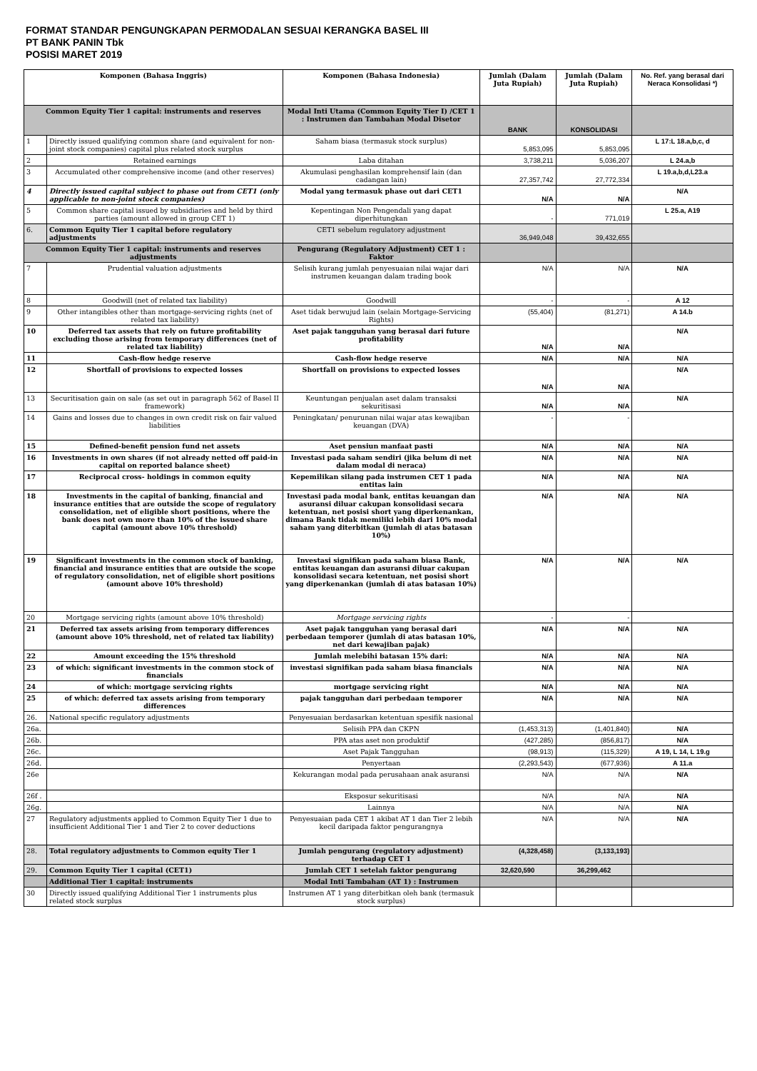FORMAT STANDAR PENGUNGKAPAN PERMODALAN SESUAI KERANGKA BASEL III
PT BANK PANIN Tbk
POSISI MARET 2019
| Komponen (Bahasa Inggris) | | Komponen (Bahasa Indonesia) | Jumlah (Dalam Juta Rupiah) | Jumlah (Dalam Juta Rupiah) | No. Ref. yang berasal dari Neraca Konsolidasi *) |
| --- | --- | --- | --- | --- | --- |
| Common Equity Tier 1 capital: instruments and reserves | | Modal Inti Utama (Common Equity Tier I) /CET 1 : Instrumen dan Tambahan Modal Disetor | BANK | KONSOLIDASI | |
| 1 | Directly issued qualifying common share (and equivalent for non-joint stock companies) capital plus related stock surplus | Saham biasa (termasuk stock surplus) | 5,853,095 | 5,853,095 | L 17:L 18.a,b,c, d |
| 2 | Retained earnings | Laba ditahan | 3,738,211 | 5,036,207 | L 24.a,b |
| 3 | Accumulated other comprehensive income (and other reserves) | Akumulasi penghasilan komprehensif lain (dan cadangan lain) | 27,357,742 | 27,772,334 | L 19.a,b,d,L23.a |
| 4 | Directly issued capital subject to phase out from CET1 (only applicable to non-joint stock companies) | Modal yang termasuk phase out dari CET1 | N/A | N/A | N/A |
| 5 | Common share capital issued by subsidiaries and held by third parties (amount allowed in group CET 1) | Kepentingan Non Pengendali yang dapat diperhitungkan | - | 771,019 | L 25.a, A19 |
| 6. | Common Equity Tier 1 capital before regulatory adjustments | CET1 sebelum regulatory adjustment | 36,949,048 | 39,432,655 | |
| Common Equity Tier 1 capital: instruments and reserves adjustments | | Pengurang (Regulatory Adjustment) CET 1 : Faktor | | | |
| 7 | Prudential valuation adjustments | Selisih kurang jumlah penyesuaian nilai wajar dari instrumen keuangan dalam trading book | N/A | N/A | N/A |
| 8 | Goodwill (net of related tax liability) | Goodwill | - | - | A 12 |
| 9 | Other intangibles other than mortgage-servicing rights (net of related tax liability) | Aset tidak berwujud lain (selain Mortgage-Servicing Rights) | (55,404) | (81,271) | A 14.b |
| 10 | Deferred tax assets that rely on future profitability excluding those arising from temporary differences (net of related tax liability) | Aset pajak tangguhan yang berasal dari future profitability | N/A | N/A | N/A |
| 11 | Cash-flow hedge reserve | Cash-flow hedge reserve | N/A | N/A | N/A |
| 12 | Shortfall of provisions to expected losses | Shortfall on provisions to expected losses | N/A | N/A | N/A |
| 13 | Securitisation gain on sale (as set out in paragraph 562 of Basel II framework) | Keuntungan penjualan aset dalam transaksi sekuritisasi | N/A | N/A | N/A |
| 14 | Gains and losses due to changes in own credit risk on fair valued liabilities | Peningkatan/ penurunan nilai wajar atas kewajiban keuangan (DVA) | - | - | |
| 15 | Defined-benefit pension fund net assets | Aset pensiun manfaat pasti | N/A | N/A | N/A |
| 16 | Investments in own shares (if not already netted off paid-in capital on reported balance sheet) | Investasi pada saham sendiri (jika belum di net dalam modal di neraca) | N/A | N/A | N/A |
| 17 | Reciprocal cross- holdings in common equity | Kepemilikan silang pada instrumen CET 1 pada entitas lain | N/A | N/A | N/A |
| 18 | Investments in the capital of banking, financial and insurance entities that are outside the scope of regulatory consolidation, net of eligible short positions, where the bank does not own more than 10% of the issued share capital (amount above 10% threshold) | Investasi pada modal bank, entitas keuangan dan asuransi diluar cakupan konsolidasi secara ketentuan, net posisi short yang diperkenankan, dimana Bank tidak memiliki lebih dari 10% modal saham yang diterbitkan (jumlah di atas batasan 10%) | N/A | N/A | N/A |
| 19 | Significant investments in the common stock of banking, financial and insurance entities that are outside the scope of regulatory consolidation, net of eligible short positions (amount above 10% threshold) | Investasi signifikan pada saham biasa Bank, entitas keuangan dan asuransi diluar cakupan konsolidasi secara ketentuan, net posisi short yang diperkenankan (jumlah di atas batasan 10%) | N/A | N/A | N/A |
| 20 | Mortgage servicing rights (amount above 10% threshold) | Mortgage servicing rights | - | - | |
| 21 | Deferred tax assets arising from temporary differences (amount above 10% threshold, net of related tax liability) | Aset pajak tangguhan yang berasal dari perbedaan temporer (jumlah di atas batasan 10%, net dari kewajiban pajak) | N/A | N/A | N/A |
| 22 | Amount exceeding the 15% threshold | Jumlah melebihi batasan 15% dari: | N/A | N/A | N/A |
| 23 | of which: significant investments in the common stock of financials | investasi signifikan pada saham biasa financials | N/A | N/A | N/A |
| 24 | of which: mortgage servicing rights | mortgage servicing right | N/A | N/A | N/A |
| 25 | of which: deferred tax assets arising from temporary differences | pajak tangguhan dari perbedaan temporer | N/A | N/A | N/A |
| 26. | National specific regulatory adjustments | Penyesuaian berdasarkan ketentuan spesifik nasional | | | |
| 26a. | | Selisih PPA dan CKPN | (1,453,313) | (1,401,840) | N/A |
| 26b. | | PPA atas aset non produktif | (427,285) | (856,817) | N/A |
| 26c. | | Aset Pajak Tangguhan | (98,913) | (115,329) | A 19, L 14, L 19.g |
| 26d. | | Penyertaan | (2,293,543) | (677,936) | A 11.a |
| 26e | | Kekurangan modal pada perusahaan anak asuransi | N/A | N/A | N/A |
| 26f . | | Eksposur sekuritisasi | N/A | N/A | N/A |
| 26g. | | Lainnya | N/A | N/A | N/A |
| 27 | Regulatory adjustments applied to Common Equity Tier 1 due to insufficient Additional Tier 1 and Tier 2 to cover deductions | Penyesuaian pada CET 1 akibat AT 1 dan Tier 2 lebih kecil daripada faktor pengurangnya | N/A | N/A | N/A |
| 28. | Total regulatory adjustments to Common equity Tier 1 | Jumlah pengurang (regulatory adjustment) terhadap CET 1 | (4,328,458) | (3,133,193) | |
| 29. | Common Equity Tier 1 capital (CET1) | Jumlah CET 1 setelah faktor pengurang | 32,620,590 | 36,299,462 | |
| | Additional Tier 1 capital: instruments | Modal Inti Tambahan (AT 1) : Instrumen | | | |
| 30 | Directly issued qualifying Additional Tier 1 instruments plus related stock surplus | Instrumen AT 1 yang diterbitkan oleh bank (termasuk stock surplus) | | | |